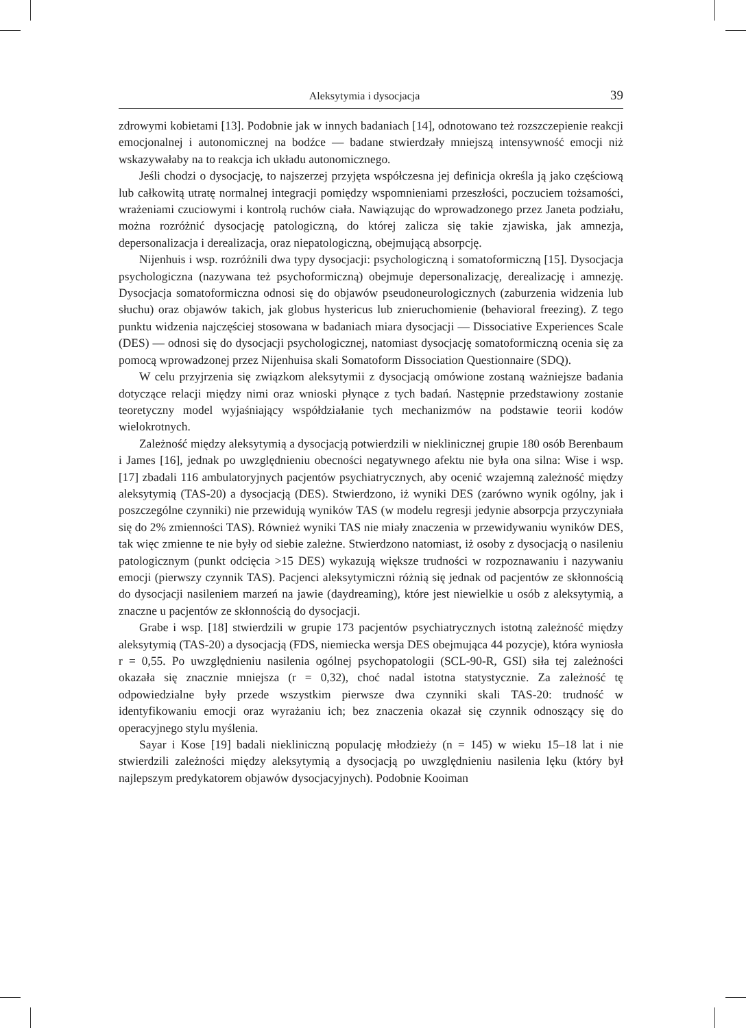Aleksytymia i dysocjacja 39
zdrowymi kobietami [13]. Podobnie jak w innych badaniach [14], odnotowano też rozszczepienie reakcji emocjonalnej i autonomicznej na bodźce — badane stwierdzały mniejszą intensywność emocji niż wskazywałaby na to reakcja ich układu autonomicznego.
Jeśli chodzi o dysocjację, to najszerzej przyjęta współczesna jej definicja określa ją jako częściową lub całkowitą utratę normalnej integracji pomiędzy wspomnieniami przeszłości, poczuciem tożsamości, wrażeniami czuciowymi i kontrolą ruchów ciała. Nawiązując do wprowadzonego przez Janeta podziału, można rozróżnić dysocjację patologiczną, do której zalicza się takie zjawiska, jak amnezja, depersonalizacja i derealizacja, oraz niepatologiczną, obejmującą absorpcję.
Nijenhuis i wsp. rozróżnili dwa typy dysocjacji: psychologiczną i somatoformiczną [15]. Dysocjacja psychologiczna (nazywana też psychoformiczną) obejmuje depersonalizację, derealizację i amnezję. Dysocjacja somatoformiczna odnosi się do objawów pseudoneurologicznych (zaburzenia widzenia lub słuchu) oraz objawów takich, jak globus hystericus lub znieruchomienie (behavioral freezing). Z tego punktu widzenia najczęściej stosowana w badaniach miara dysocjacji — Dissociative Experiences Scale (DES) — odnosi się do dysocjacji psychologicznej, natomiast dysocjację somatoformiczną ocenia się za pomocą wprowadzonej przez Nijenhuisa skali Somatoform Dissociation Questionnaire (SDQ).
W celu przyjrzenia się związkom aleksytymii z dysocjacją omówione zostaną ważniejsze badania dotyczące relacji między nimi oraz wnioski płynące z tych badań. Następnie przedstawiony zostanie teoretyczny model wyjaśniający współdziałanie tych mechanizmów na podstawie teorii kodów wielokrotnych.
Zależność między aleksytymią a dysocjacją potwierdzili w nieklinicznej grupie 180 osób Berenbaum i James [16], jednak po uwzględnieniu obecności negatywnego afektu nie była ona silna: Wise i wsp. [17] zbadali 116 ambulatoryjnych pacjentów psychiatrycznych, aby ocenić wzajemną zależność między aleksytymią (TAS-20) a dysocjacją (DES). Stwierdzono, iż wyniki DES (zarówno wynik ogólny, jak i poszczególne czynniki) nie przewidują wyników TAS (w modelu regresji jedynie absorpcja przyczyniała się do 2% zmienności TAS). Również wyniki TAS nie miały znaczenia w przewidywaniu wyników DES, tak więc zmienne te nie były od siebie zależne. Stwierdzono natomiast, iż osoby z dysocjacją o nasileniu patologicznym (punkt odcięcia >15 DES) wykazują większe trudności w rozpoznawaniu i nazywaniu emocji (pierwszy czynnik TAS). Pacjenci aleksytymiczni różnią się jednak od pacjentów ze skłonnością do dysocjacji nasileniem marzeń na jawie (daydreaming), które jest niewielkie u osób z aleksytymią, a znaczne u pacjentów ze skłonnością do dysocjacji.
Grabe i wsp. [18] stwierdzili w grupie 173 pacjentów psychiatrycznych istotną zależność między aleksytymią (TAS-20) a dysocjacją (FDS, niemiecka wersja DES obejmująca 44 pozycje), która wyniosła r = 0,55. Po uwzględnieniu nasilenia ogólnej psychopatologii (SCL-90-R, GSI) siła tej zależności okazała się znacznie mniejsza (r = 0,32), choć nadal istotna statystycznie. Za zależność tę odpowiedzialne były przede wszystkim pierwsze dwa czynniki skali TAS-20: trudność w identyfikowaniu emocji oraz wyrażaniu ich; bez znaczenia okazał się czynnik odnoszący się do operacyjnego stylu myślenia.
Sayar i Kose [19] badali niekliniczną populację młodzieży (n = 145) w wieku 15–18 lat i nie stwierdzili zależności między aleksytymią a dysocjacją po uwzględnieniu nasilenia lęku (który był najlepszym predykatorem objawów dysocjacyjnych). Podobnie Kooiman